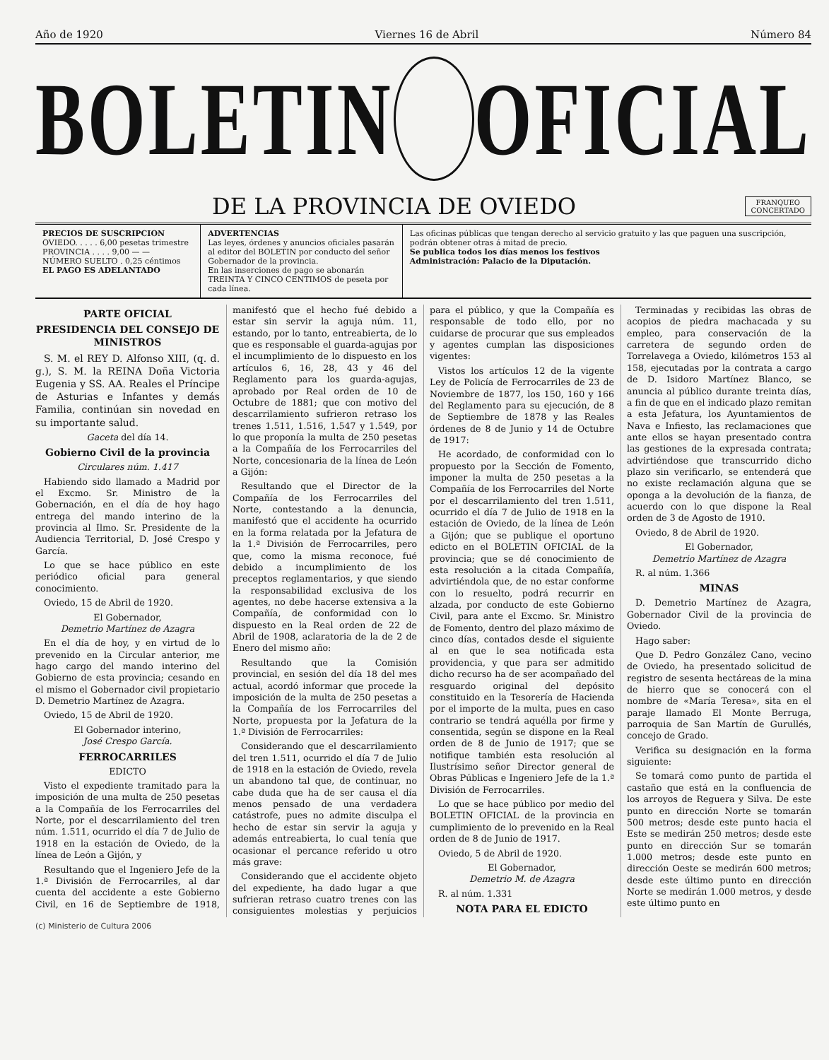Año de 1920 Viernes 16 de Abril Número 84
BOLETIN OFICIAL
DE LA PROVINCIA DE OVIEDO
FRANQUEO
CONCERTADO
PRECIOS DE SUSCRIPCION
OVIEDO. . . . . 6,00 pesetas trimestre
PROVINCIA . . . . 9,00 — —
NÚMERO SUELTO . 0,25 céntimos
EL PAGO ES ADELANTADO
ADVERTENCIAS
Las leyes, órdenes y anuncios oficiales pasarán al editor del BOLETIN por conducto del señor Gobernador de la provincia.
En las inserciones de pago se abonarán TREINTA Y CINCO CENTIMOS de peseta por cada línea.
Las oficinas públicas que tengan derecho al servicio gratuito y las que paguen una suscripción, podrán obtener otras á mitad de precio.
Se publica todos los días menos los festivos
Administración: Palacio de la Diputación.
PARTE OFICIAL
PRESIDENCIA DEL CONSEJO DE MINISTROS
S. M. el REY D. Alfonso XIII, (q. d. g.), S. M. la REINA Doña Victoria Eugenia y SS. AA. Reales el Príncipe de Asturias e Infantes y demás Familia, continúan sin novedad en su importante salud.
Gaceta del día 14.
Gobierno Civil de la provincia
Circulares núm. 1.417
Habiendo sido llamado a Madrid por el Excmo. Sr. Ministro de la Gobernación, en el día de hoy hago entrega del mando interino de la provincia al Ilmo. Sr. Presidente de la Audiencia Territorial, D. José Crespo y García.
Lo que se hace público en este periódico oficial para general conocimiento.
Oviedo, 15 de Abril de 1920.
El Gobernador,
Demetrio Martínez de Azagra
En el día de hoy, y en virtud de lo prevenido en la Circular anterior, me hago cargo del mando interino del Gobierno de esta provincia; cesando en el mismo el Gobernador civil propietario D. Demetrio Martínez de Azagra.
Oviedo, 15 de Abril de 1920.
El Gobernador interino,
José Crespo García.
FERROCARRILES
EDICTO
Visto el expediente tramitado para la imposición de una multa de 250 pesetas a la Compañía de los Ferrocarriles del Norte, por el descarrilamiento del tren núm. 1.511, ocurrido el día 7 de Julio de 1918 en la estación de Oviedo, de la línea de León a Gijón, y
Resultando que el Ingeniero Jefe de la 1.ª División de Ferrocarriles, al dar cuenta del accidente a este Gobierno Civil, en 16 de Septiembre de 1918, manifestó que el hecho fué debido a estar sin servir la aguja núm. 11, estando, por lo tanto, entreabierta, de lo que es responsable el guarda-agujas por el incumplimiento de lo dispuesto en los artículos 6, 16, 28, 43 y 46 del Reglamento para los guarda-agujas, aprobado por Real orden de 10 de Octubre de 1881; que con motivo del descarrilamiento sufrieron retraso los trenes 1.511, 1.516, 1.547 y 1.549, por lo que proponía la multa de 250 pesetas a la Compañía de los Ferrocarriles del Norte, concesionaria de la línea de León a Gijón:
Resultando que el Director de la Compañía de los Ferrocarriles del Norte, contestando a la denuncia, manifestó que el accidente ha ocurrido en la forma relatada por la Jefatura de la 1.ª División de Ferrocarriles, pero que, como la misma reconoce, fué debido a incumplimiento de los preceptos reglamentarios, y que siendo la responsabilidad exclusiva de los agentes, no debe hacerse extensiva a la Compañía, de conformidad con lo dispuesto en la Real orden de 22 de Abril de 1908, aclaratoria de la de 2 de Enero del mismo año:
Resultando que la Comisión provincial, en sesión del día 18 del mes actual, acordó informar que procede la imposición de la multa de 250 pesetas a la Compañía de los Ferrocarriles del Norte, propuesta por la Jefatura de la 1.ª División de Ferrocarriles:
Considerando que el descarrilamiento del tren 1.511, ocurrido el día 7 de Julio de 1918 en la estación de Oviedo, revela un abandono tal que, de continuar, no cabe duda que ha de ser causa el día menos pensado de una verdadera catástrofe, pues no admite disculpa el hecho de estar sin servir la aguja y además entreabierta, lo cual tenía que ocasionar el percance referido u otro más grave:
Considerando que el accidente objeto del expediente, ha dado lugar a que sufrieran retraso cuatro trenes con las consiguientes molestias y perjuicios para el público, y que la Compañía es responsable de todo ello, por no cuidarse de procurar que sus empleados y agentes cumplan las disposiciones vigentes:
Vistos los artículos 12 de la vigente Ley de Policía de Ferrocarriles de 23 de Noviembre de 1877, los 150, 160 y 166 del Reglamento para su ejecución, de 8 de Septiembre de 1878 y las Reales órdenes de 8 de Junio y 14 de Octubre de 1917:
He acordado, de conformidad con lo propuesto por la Sección de Fomento, imponer la multa de 250 pesetas a la Compañía de los Ferrocarriles del Norte por el descarrilamiento del tren 1.511, ocurrido el día 7 de Julio de 1918 en la estación de Oviedo, de la línea de León a Gijón; que se publique el oportuno edicto en el BOLETIN OFICIAL de la provincia; que se dé conocimiento de esta resolución a la citada Compañía, advirtiéndola que, de no estar conforme con lo resuelto, podrá recurrir en alzada, por conducto de este Gobierno Civil, para ante el Excmo. Sr. Ministro de Fomento, dentro del plazo máximo de cinco días, contados desde el siguiente al en que le sea notificada esta providencia, y que para ser admitido dicho recurso ha de ser acompañado del resguardo original del depósito constituido en la Tesorería de Hacienda por el importe de la multa, pues en caso contrario se tendrá aquélla por firme y consentida, según se dispone en la Real orden de 8 de Junio de 1917; que se notifique también esta resolución al Ilustrísimo señor Director general de Obras Públicas e Ingeniero Jefe de la 1.ª División de Ferrocarriles.
Lo que se hace público por medio del BOLETIN OFICIAL de la provincia en cumplimiento de lo prevenido en la Real orden de 8 de Junio de 1917.
Oviedo, 5 de Abril de 1920.
El Gobernador,
Demetrio M. de Azagra
R. al núm. 1.331
NOTA PARA EL EDICTO
Terminadas y recibidas las obras de acopios de piedra machacada y su empleo, para conservación de la carretera de segundo orden de Torrelavega a Oviedo, kilómetros 153 al 158, ejecutadas por la contrata a cargo de D. Isidoro Martínez Blanco, se anuncia al público durante treinta días, a fin de que en el indicado plazo remitan a esta Jefatura, los Ayuntamientos de Nava e Infiesto, las reclamaciones que ante ellos se hayan presentado contra las gestiones de la expresada contrata; advirtiéndose que transcurrido dicho plazo sin verificarlo, se entenderá que no existe reclamación alguna que se oponga a la devolución de la fianza, de acuerdo con lo que dispone la Real orden de 3 de Agosto de 1910.
Oviedo, 8 de Abril de 1920.
El Gobernador,
Demetrio Martínez de Azagra
R. al núm. 1.366
MINAS
D. Demetrio Martínez de Azagra, Gobernador Civil de la provincia de Oviedo.
Hago saber:
Que D. Pedro González Cano, vecino de Oviedo, ha presentado solicitud de registro de sesenta hectáreas de la mina de hierro que se conocerá con el nombre de «María Teresa», sita en el paraje llamado El Monte Berruga, parroquia de San Martín de Gurullés, concejo de Grado.
Verifica su designación en la forma siguiente:
Se tomará como punto de partida el castaño que está en la confluencia de los arroyos de Reguera y Silva. De este punto en dirección Norte se tomarán 500 metros; desde este punto hacia el Este se medirán 250 metros; desde este punto en dirección Sur se tomarán 1.000 metros; desde este punto en dirección Oeste se medirán 600 metros; desde este último punto en dirección Norte se medirán 1.000 metros, y desde este último punto en
(c) Ministerio de Cultura 2006